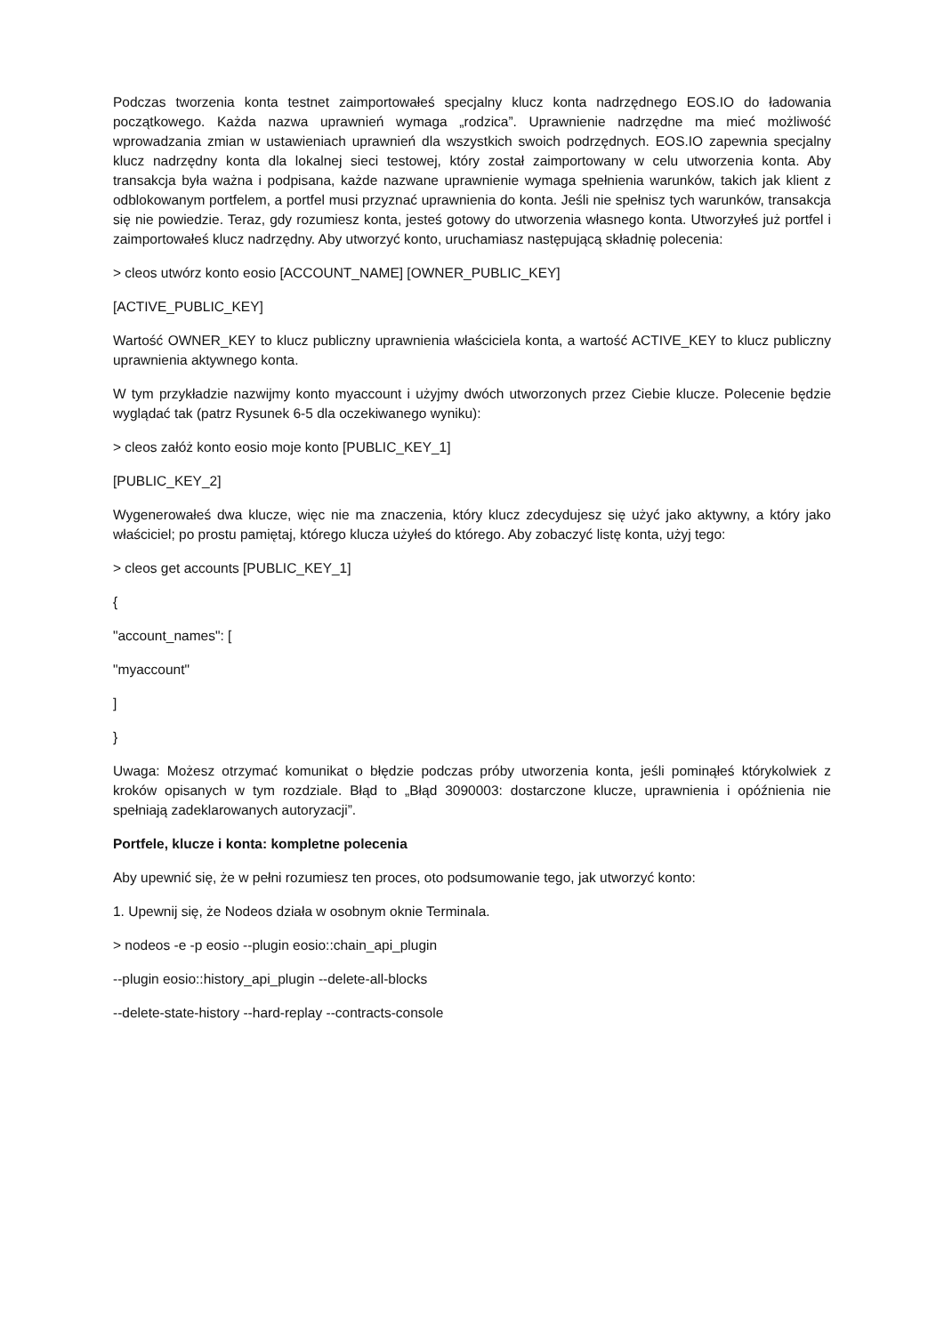Podczas tworzenia konta testnet zaimportowałeś specjalny klucz konta nadrzędnego EOS.IO do ładowania początkowego. Każda nazwa uprawnień wymaga „rodzica”. Uprawnienie nadrzędne ma mieć możliwość wprowadzania zmian w ustawieniach uprawnień dla wszystkich swoich podrzędnych. EOS.IO zapewnia specjalny klucz nadrzędny konta dla lokalnej sieci testowej, który został zaimportowany w celu utworzenia konta. Aby transakcja była ważna i podpisana, każde nazwane uprawnienie wymaga spełnienia warunków, takich jak klient z odblokowanym portfelem, a portfel musi przyznać uprawnienia do konta. Jeśli nie spełnisz tych warunków, transakcja się nie powiedzie. Teraz, gdy rozumiesz konta, jesteś gotowy do utworzenia własnego konta. Utworzyłeś już portfel i zaimportowałeś klucz nadrzędny. Aby utworzyć konto, uruchamiasz następującą składnię polecenia:
> cleos utwórz konto eosio [ACCOUNT_NAME] [OWNER_PUBLIC_KEY]
[ACTIVE_PUBLIC_KEY]
Wartość OWNER_KEY to klucz publiczny uprawnienia właściciela konta, a wartość ACTIVE_KEY to klucz publiczny uprawnienia aktywnego konta.
W tym przykładzie nazwijmy konto myaccount i użyjmy dwóch utworzonych przez Ciebie klucze. Polecenie będzie wyglądać tak (patrz Rysunek 6-5 dla oczekiwanego wyniku):
> cleos załóż konto eosio moje konto [PUBLIC_KEY_1]
[PUBLIC_KEY_2]
Wygenerowałeś dwa klucze, więc nie ma znaczenia, który klucz zdecydujesz się użyć jako aktywny, a który jako właściciel; po prostu pamiętaj, którego klucza użyłeś do którego. Aby zobaczyć listę konta, użyj tego:
> cleos get accounts [PUBLIC_KEY_1]
{
"account_names": [
"myaccount"
]
}
Uwaga: Możesz otrzymać komunikat o błędzie podczas próby utworzenia konta, jeśli pominąłeś którykolwiek z kroków opisanych w tym rozdziale. Błąd to „Błąd 3090003: dostarczone klucze, uprawnienia i opóźnienia nie spełniają zadeklarowanych autoryzacji”.
Portfele, klucze i konta: kompletne polecenia
Aby upewnić się, że w pełni rozumiesz ten proces, oto podsumowanie tego, jak utworzyć konto:
1. Upewnij się, że Nodeos działa w osobnym oknie Terminala.
> nodeos -e -p eosio --plugin eosio::chain_api_plugin
--plugin eosio::history_api_plugin --delete-all-blocks
--delete-state-history --hard-replay --contracts-console